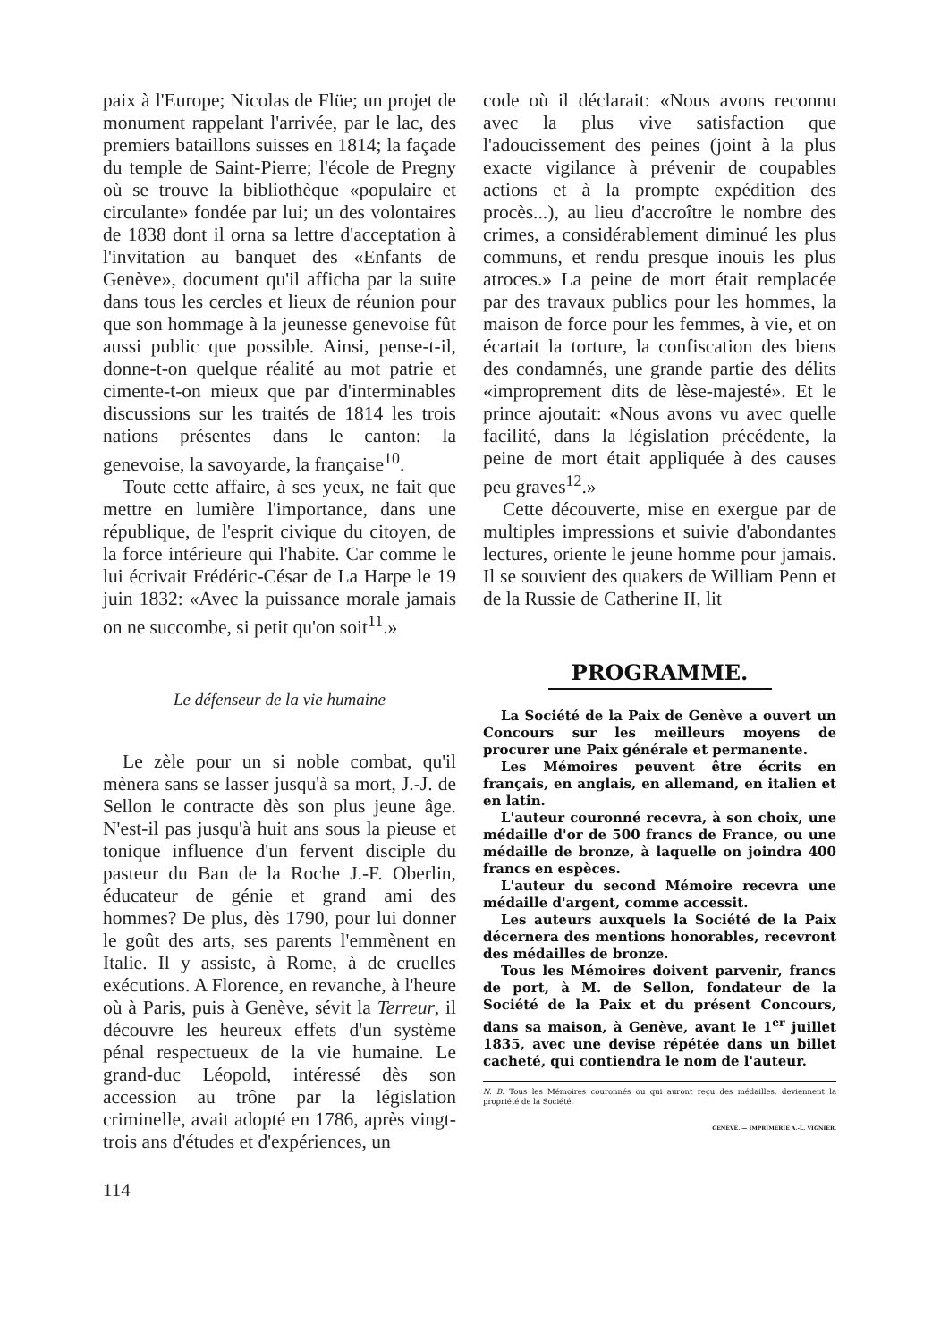paix à l'Europe; Nicolas de Flüe; un projet de monument rappelant l'arrivée, par le lac, des premiers bataillons suisses en 1814; la façade du temple de Saint-Pierre; l'école de Pregny où se trouve la bibliothèque «populaire et circulante» fondée par lui; un des volontaires de 1838 dont il orna sa lettre d'acceptation à l'invitation au banquet des «Enfants de Genève», document qu'il afficha par la suite dans tous les cercles et lieux de réunion pour que son hommage à la jeunesse genevoise fût aussi public que possible. Ainsi, pense-t-il, donne-t-on quelque réalité au mot patrie et cimente-t-on mieux que par d'interminables discussions sur les traités de 1814 les trois nations présentes dans le canton: la genevoise, la savoyarde, la française<sup>10</sup>.
Toute cette affaire, à ses yeux, ne fait que mettre en lumière l'importance, dans une république, de l'esprit civique du citoyen, de la force intérieure qui l'habite. Car comme le lui écrivait Frédéric-César de La Harpe le 19 juin 1832: «Avec la puissance morale jamais on ne succombe, si petit qu'on soit<sup>11</sup>.»
Le défenseur de la vie humaine
Le zèle pour un si noble combat, qu'il mènera sans se lasser jusqu'à sa mort, J.-J. de Sellon le contracte dès son plus jeune âge. N'est-il pas jusqu'à huit ans sous la pieuse et tonique influence d'un fervent disciple du pasteur du Ban de la Roche J.-F. Oberlin, éducateur de génie et grand ami des hommes? De plus, dès 1790, pour lui donner le goût des arts, ses parents l'emmènent en Italie. Il y assiste, à Rome, à de cruelles exécutions. A Florence, en revanche, à l'heure où à Paris, puis à Genève, sévit la Terreur, il découvre les heureux effets d'un système pénal respectueux de la vie humaine. Le grand-duc Léopold, intéressé dès son accession au trône par la législation criminelle, avait adopté en 1786, après vingt-trois ans d'études et d'expériences, un
code où il déclarait: «Nous avons reconnu avec la plus vive satisfaction que l'adoucissement des peines (joint à la plus exacte vigilance à prévenir de coupables actions et à la prompte expédition des procès...), au lieu d'accroître le nombre des crimes, a considérablement diminué les plus communs, et rendu presque inouis les plus atroces.» La peine de mort était remplacée par des travaux publics pour les hommes, la maison de force pour les femmes, à vie, et on écartait la torture, la confiscation des biens des condamnés, une grande partie des délits «improprement dits de lèse-majesté». Et le prince ajoutait: «Nous avons vu avec quelle facilité, dans la législation précédente, la peine de mort était appliquée à des causes peu graves<sup>12</sup>.»
Cette découverte, mise en exergue par de multiples impressions et suivie d'abondantes lectures, oriente le jeune homme pour jamais. Il se souvient des quakers de William Penn et de la Russie de Catherine II, lit
PROGRAMME.
La Société de la Paix de Genève a ouvert un Concours sur les meilleurs moyens de procurer une Paix générale et permanente.
Les Mémoires peuvent être écrits en français, en anglais, en allemand, en italien et en latin.
L'auteur couronné recevra, à son choix, une médaille d'or de 500 francs de France, ou une médaille de bronze, à laquelle on joindra 400 francs en espèces.
L'auteur du second Mémoire recevra une médaille d'argent, comme accessit.
Les auteurs auxquels la Société de la Paix décernera des mentions honorables, recevront des médailles de bronze.
Tous les Mémoires doivent parvenir, francs de port, à M. de Sellon, fondateur de la Société de la Paix et du présent Concours, dans sa maison, à Genève, avant le 1<sup>er</sup> juillet 1835, avec une devise répétée dans un billet cacheté, qui contiendra le nom de l'auteur.
N. B. Tous les Mémoires couronnés ou qui auront reçu des médailles, deviennent la propriété de la Société.
GENÈVE. — IMPRIMERIE A.-L. VIGNIER.
114